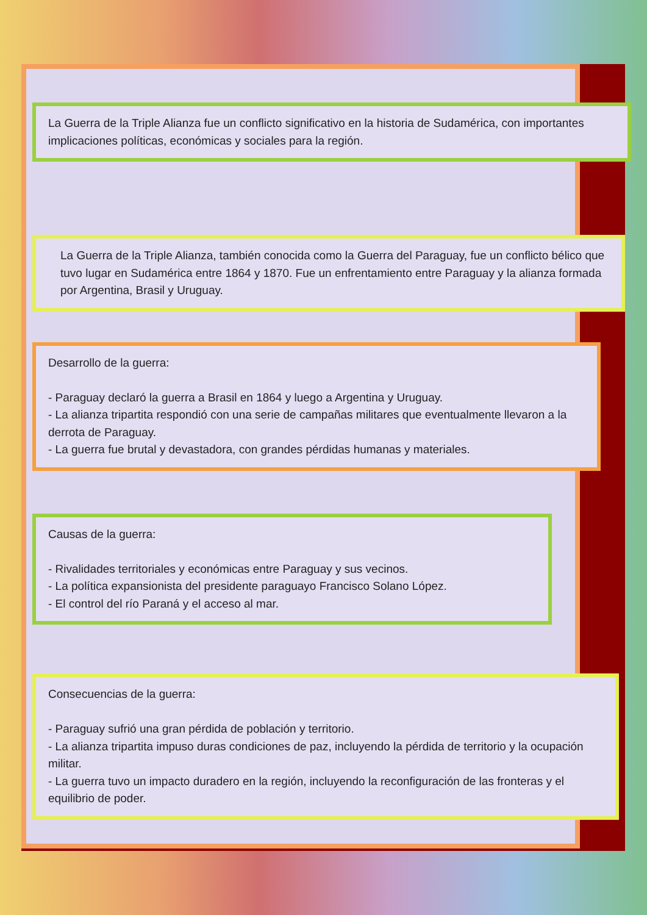La Guerra de la Triple Alianza fue un conflicto significativo en la historia de Sudamérica, con importantes implicaciones políticas, económicas y sociales para la región.
La Guerra de la Triple Alianza, también conocida como la Guerra del Paraguay, fue un conflicto bélico que tuvo lugar en Sudamérica entre 1864 y 1870. Fue un enfrentamiento entre Paraguay y la alianza formada por Argentina, Brasil y Uruguay.
Desarrollo de la guerra:
- Paraguay declaró la guerra a Brasil en 1864 y luego a Argentina y Uruguay.
- La alianza tripartita respondió con una serie de campañas militares que eventualmente llevaron a la derrota de Paraguay.
- La guerra fue brutal y devastadora, con grandes pérdidas humanas y materiales.
Causas de la guerra:
- Rivalidades territoriales y económicas entre Paraguay y sus vecinos.
- La política expansionista del presidente paraguayo Francisco Solano López.
- El control del río Paraná y el acceso al mar.
Consecuencias de la guerra:
- Paraguay sufrió una gran pérdida de población y territorio.
- La alianza tripartita impuso duras condiciones de paz, incluyendo la pérdida de territorio y la ocupación militar.
- La guerra tuvo un impacto duradero en la región, incluyendo la reconfiguración de las fronteras y el equilibrio de poder.